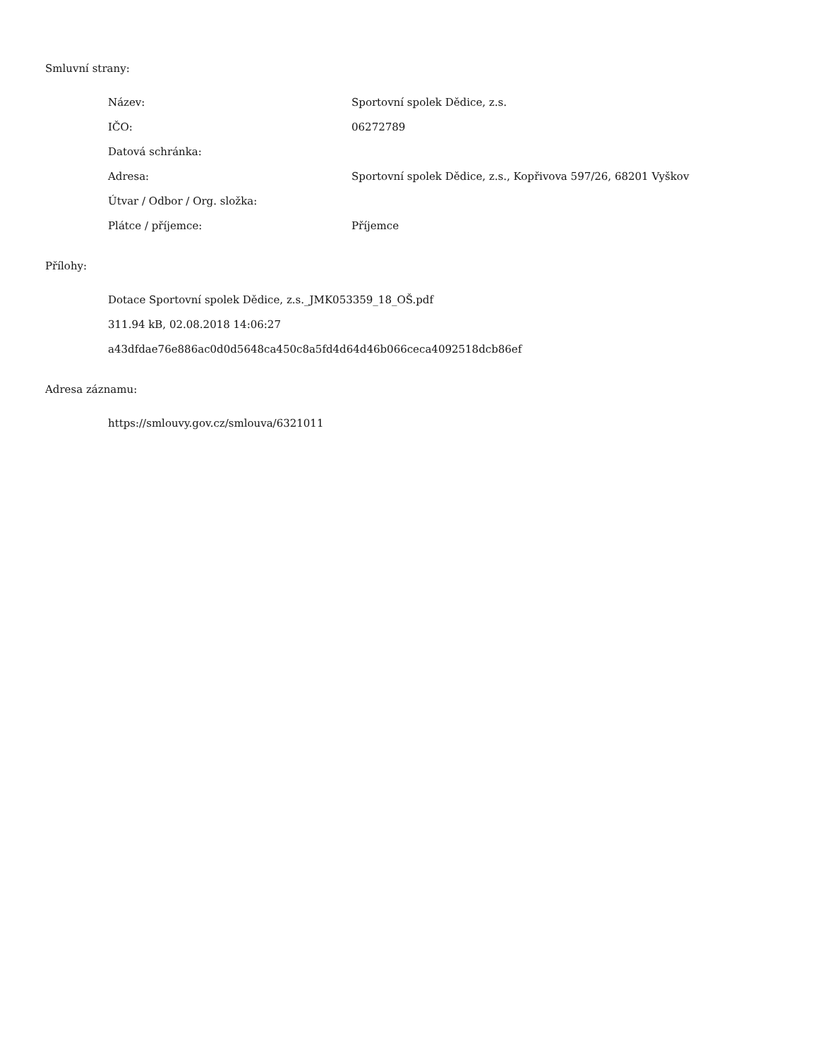Smluvní strany:
| Název: | Sportovní spolek Dědice, z.s. |
| IČO: | 06272789 |
| Datová schránka: | |
| Adresa: | Sportovní spolek Dědice, z.s., Kopřivova 597/26, 68201 Vyškov |
| Útvar / Odbor / Org. složka: | |
| Plátce / příjemce: | Příjemce |
Přílohy:
Dotace Sportovní spolek Dědice, z.s._JMK053359_18_OŠ.pdf
311.94 kB, 02.08.2018 14:06:27
a43dfdae76e886ac0d0d5648ca450c8a5fd4d64d46b066ceca4092518dcb86ef
Adresa záznamu:
https://smlouvy.gov.cz/smlouva/6321011